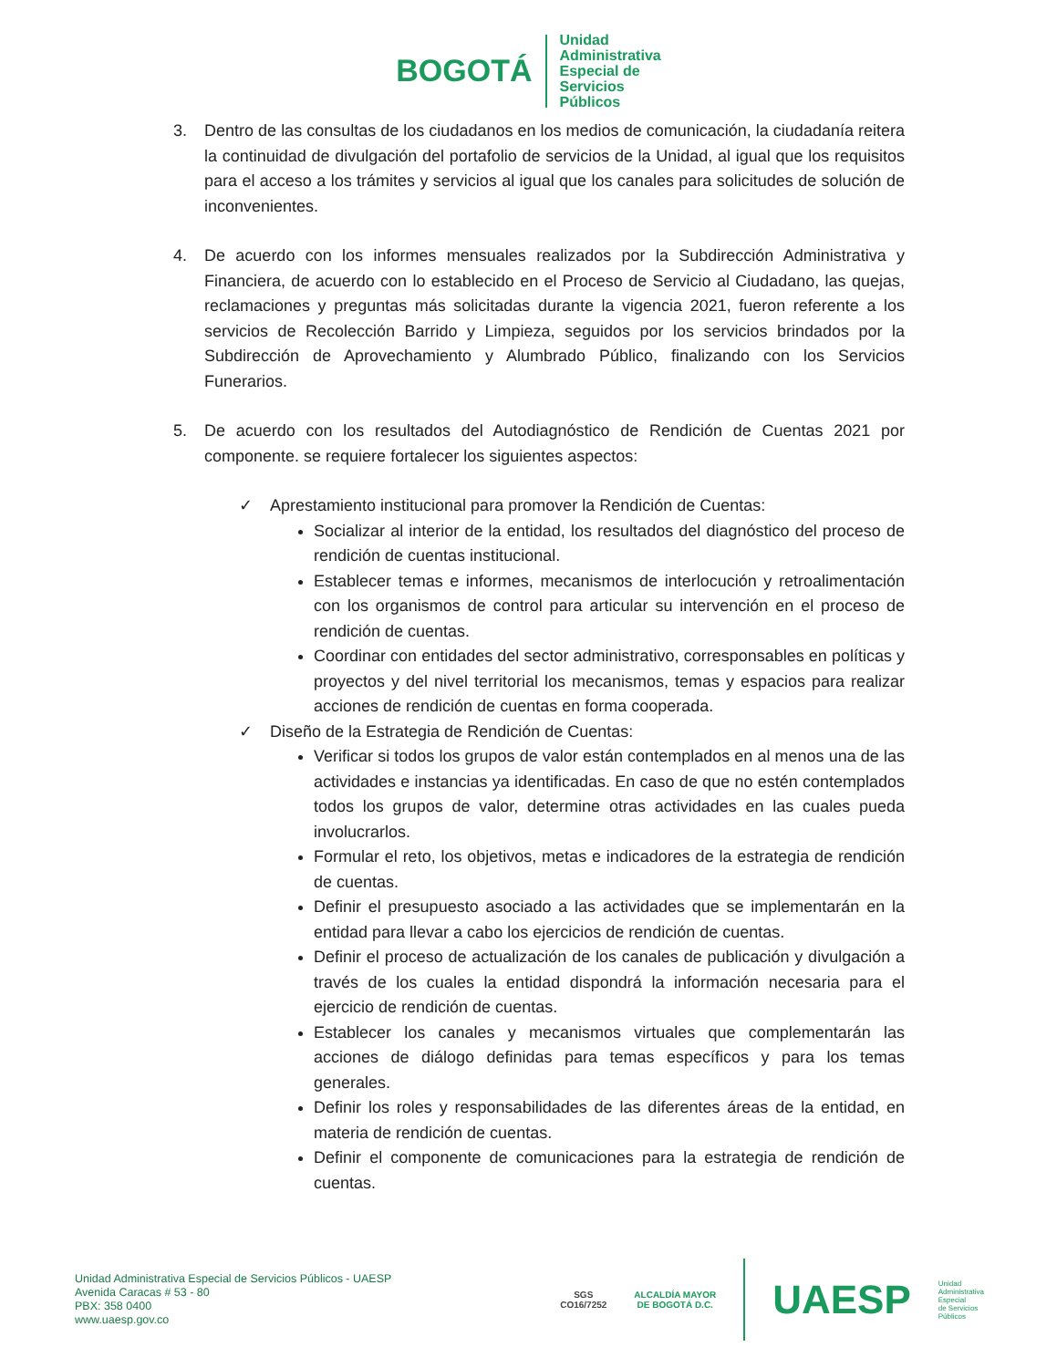BOGOTÁ
Unidad
Administrativa
Especial de
Servicios
Públicos
3. Dentro de las consultas de los ciudadanos en los medios de comunicación, la ciudadanía reitera la continuidad de divulgación del portafolio de servicios de la Unidad, al igual que los requisitos para el acceso a los trámites y servicios al igual que los canales para solicitudes de solución de inconvenientes.
4. De acuerdo con los informes mensuales realizados por la Subdirección Administrativa y Financiera, de acuerdo con lo establecido en el Proceso de Servicio al Ciudadano, las quejas, reclamaciones y preguntas más solicitadas durante la vigencia 2021, fueron referente a los servicios de Recolección Barrido y Limpieza, seguidos por los servicios brindados por la Subdirección de Aprovechamiento y Alumbrado Público, finalizando con los Servicios Funerarios.
5. De acuerdo con los resultados del Autodiagnóstico de Rendición de Cuentas 2021 por componente. se requiere fortalecer los siguientes aspectos:
✓ Aprestamiento institucional para promover la Rendición de Cuentas:
Socializar al interior de la entidad, los resultados del diagnóstico del proceso de rendición de cuentas institucional.
Establecer temas e informes, mecanismos de interlocución y retroalimentación con los organismos de control para articular su intervención en el proceso de rendición de cuentas.
Coordinar con entidades del sector administrativo, corresponsables en políticas y proyectos y del nivel territorial los mecanismos, temas y espacios para realizar acciones de rendición de cuentas en forma cooperada.
✓ Diseño de la Estrategia de Rendición de Cuentas:
Verificar si todos los grupos de valor están contemplados en al menos una de las actividades e instancias ya identificadas. En caso de que no estén contemplados todos los grupos de valor, determine otras actividades en las cuales pueda involucrarlos.
Formular el reto, los objetivos, metas e indicadores de la estrategia de rendición de cuentas.
Definir el presupuesto asociado a las actividades que se implementarán en la entidad para llevar a cabo los ejercicios de rendición de cuentas.
Definir el proceso de actualización de los canales de publicación y divulgación a través de los cuales la entidad dispondrá la información necesaria para el ejercicio de rendición de cuentas.
Establecer los canales y mecanismos virtuales que complementarán las acciones de diálogo definidas para temas específicos y para los temas generales.
Definir los roles y responsabilidades de las diferentes áreas de la entidad, en materia de rendición de cuentas.
Definir el componente de comunicaciones para la estrategia de rendición de cuentas.
Unidad Administrativa Especial de Servicios Públicos - UAESP
Avenida Caracas # 53 - 80
PBX: 358 0400
www.uaesp.gov.co
SGS
CO16/7252
ALCALDÍA MAYOR
DE BOGOTÁ D.C.
UAESP
Unidad
Administrativa
Especial
de Servicios
Públicos